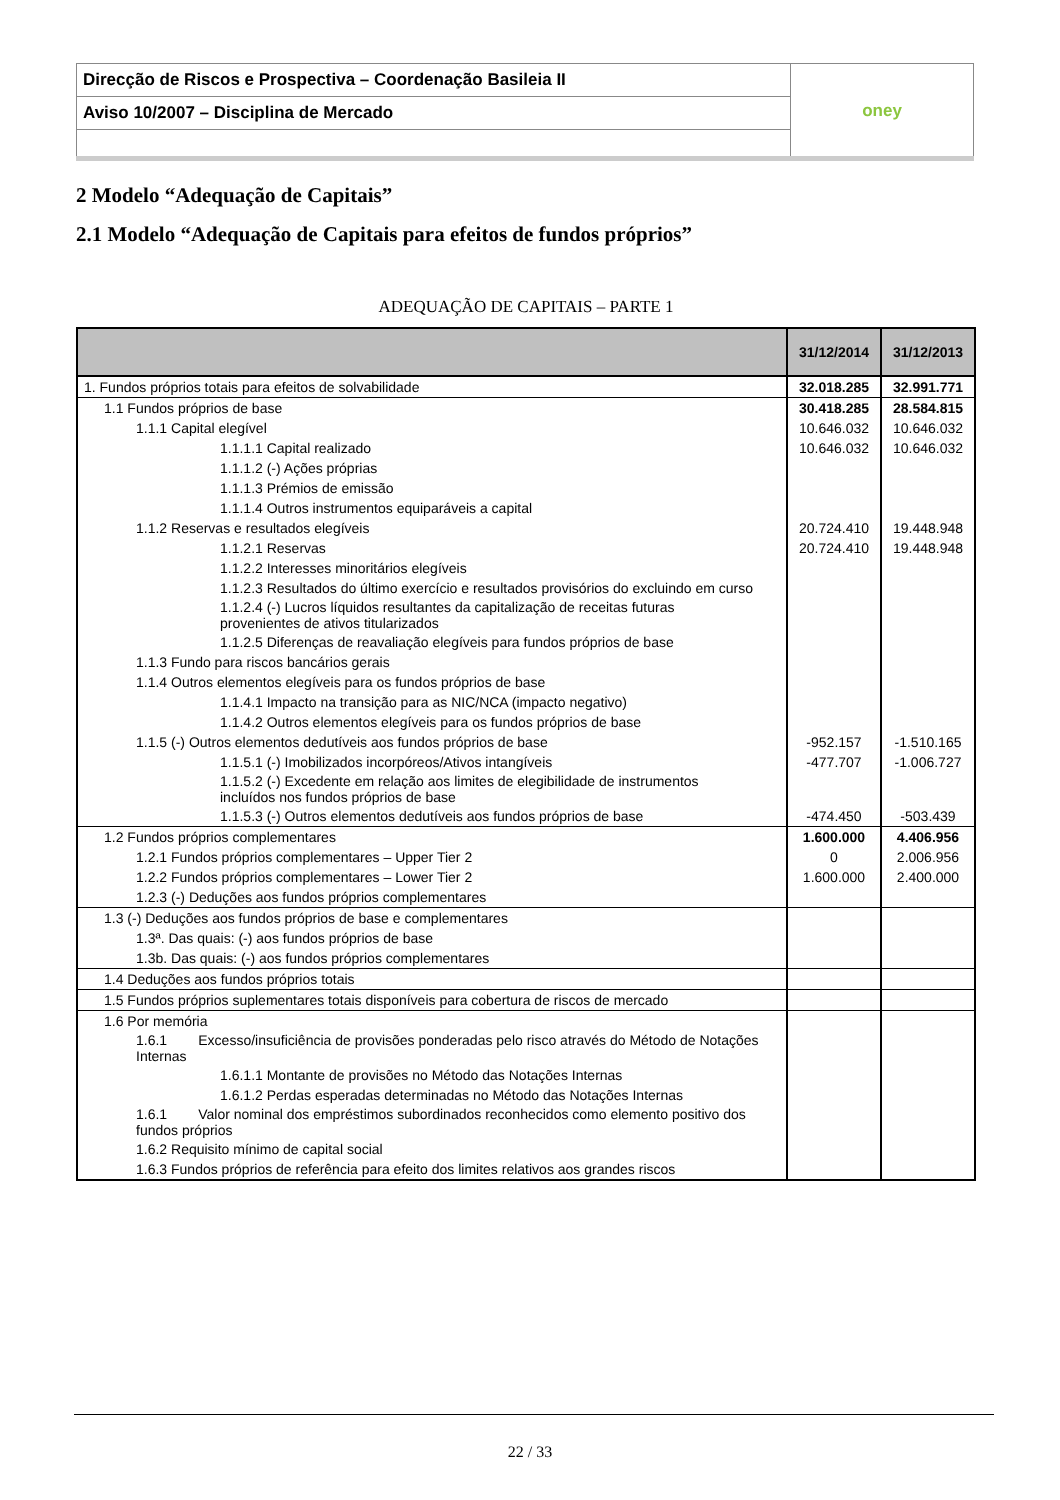| Direcção de Riscos e Prospectiva – Coordenação Basileia II | oney |
| Aviso 10/2007 – Disciplina de Mercado | |
2 Modelo “Adequação de Capitais”
2.1 Modelo “Adequação de Capitais para efeitos de fundos próprios”
ADEQUAÇÃO DE CAPITAIS – PARTE 1
| | 31/12/2014 | 31/12/2013 |
| --- | --- | --- |
| 1. Fundos próprios totais para efeitos de solvabilidade | 32.018.285 | 32.991.771 |
| 1.1 Fundos próprios de base | 30.418.285 | 28.584.815 |
| 1.1.1 Capital elegível | 10.646.032 | 10.646.032 |
| 1.1.1.1 Capital realizado | 10.646.032 | 10.646.032 |
| 1.1.1.2 (-) Ações próprias | | |
| 1.1.1.3 Prémios de emissão | | |
| 1.1.1.4 Outros instrumentos equiparáveis a capital | | |
| 1.1.2 Reservas e resultados elegíveis | 20.724.410 | 19.448.948 |
| 1.1.2.1 Reservas | 20.724.410 | 19.448.948 |
| 1.1.2.2 Interesses minoritários elegíveis | | |
| 1.1.2.3 Resultados do último exercício e resultados provisórios do excluindo em curso | | |
| 1.1.2.4 (-) Lucros líquidos resultantes da capitalização de receitas futuras provenientes de ativos titularizados | | |
| 1.1.2.5 Diferenças de reavaliação elegíveis para fundos próprios de base | | |
| 1.1.3 Fundo para riscos bancários gerais | | |
| 1.1.4 Outros elementos elegíveis para os fundos próprios de base | | |
| 1.1.4.1 Impacto na transição para as NIC/NCA (impacto negativo) | | |
| 1.1.4.2 Outros elementos elegíveis para os fundos próprios de base | | |
| 1.1.5 (-) Outros elementos dedutíveis aos fundos próprios de base | -952.157 | -1.510.165 |
| 1.1.5.1 (-) Imobilizados incorpóreos/Ativos intangíveis | -477.707 | -1.006.727 |
| 1.1.5.2 (-) Excedente em relação aos limites de elegibilidade de instrumentos incluídos nos fundos próprios de base | | |
| 1.1.5.3 (-) Outros elementos dedutíveis aos fundos próprios de base | -474.450 | -503.439 |
| 1.2 Fundos próprios complementares | 1.600.000 | 4.406.956 |
| 1.2.1 Fundos próprios complementares – Upper Tier 2 | 0 | 2.006.956 |
| 1.2.2 Fundos próprios complementares – Lower Tier 2 | 1.600.000 | 2.400.000 |
| 1.2.3 (-) Deduções aos fundos próprios complementares | | |
| 1.3 (-) Deduções aos fundos próprios de base e complementares | | |
| 1.3ª. Das quais: (-) aos fundos próprios de base | | |
| 1.3b. Das quais: (-) aos fundos próprios complementares | | |
| 1.4 Deduções aos fundos próprios totais | | |
| 1.5 Fundos próprios suplementares totais disponíveis para cobertura de riscos de mercado | | |
| 1.6 Por memória | | |
| 1.6.1 Excesso/insuficiência de provisões ponderadas pelo risco através do Método de Notações Internas | | |
| 1.6.1.1 Montante de provisões no Método das Notações Internas | | |
| 1.6.1.2 Perdas esperadas determinadas no Método das Notações Internas | | |
| 1.6.1 Valor nominal dos empréstimos subordinados reconhecidos como elemento positivo dos fundos próprios | | |
| 1.6.2 Requisito mínimo de capital social | | |
| 1.6.3 Fundos próprios de referência para efeito dos limites relativos aos grandes riscos | | |
22 / 33